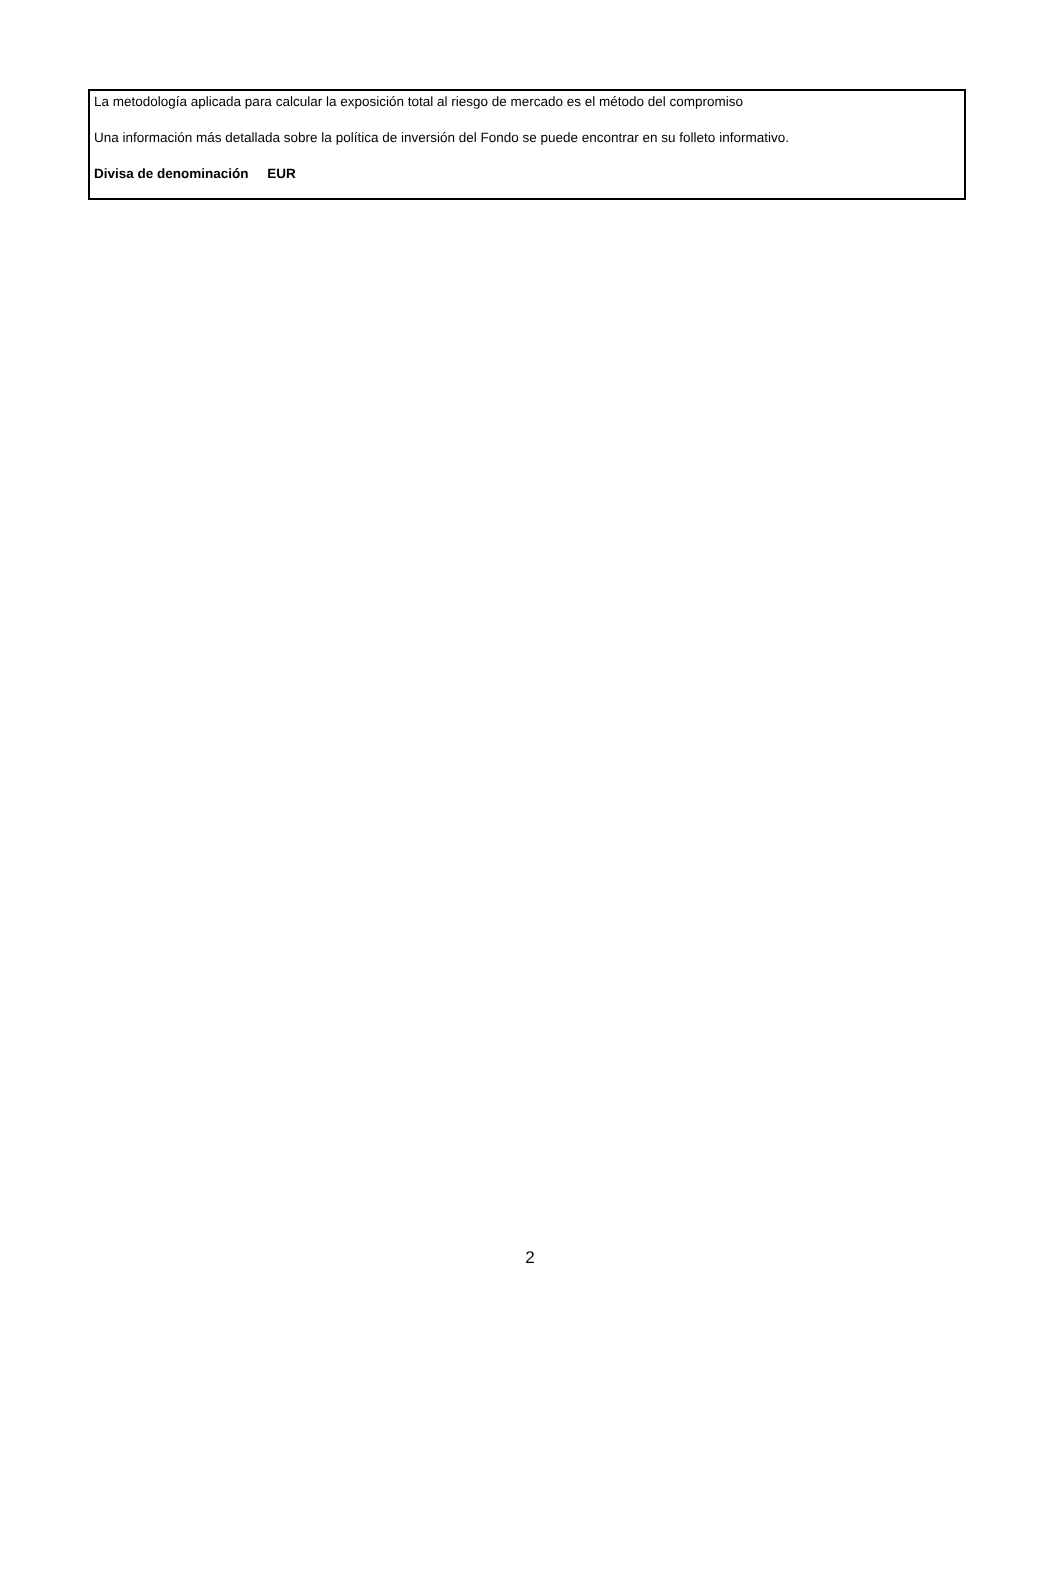La metodología aplicada para calcular la exposición total al riesgo de mercado es el método del compromiso
Una información más detallada sobre la política de inversión del Fondo se puede encontrar en su folleto informativo.
Divisa de denominación EUR
2